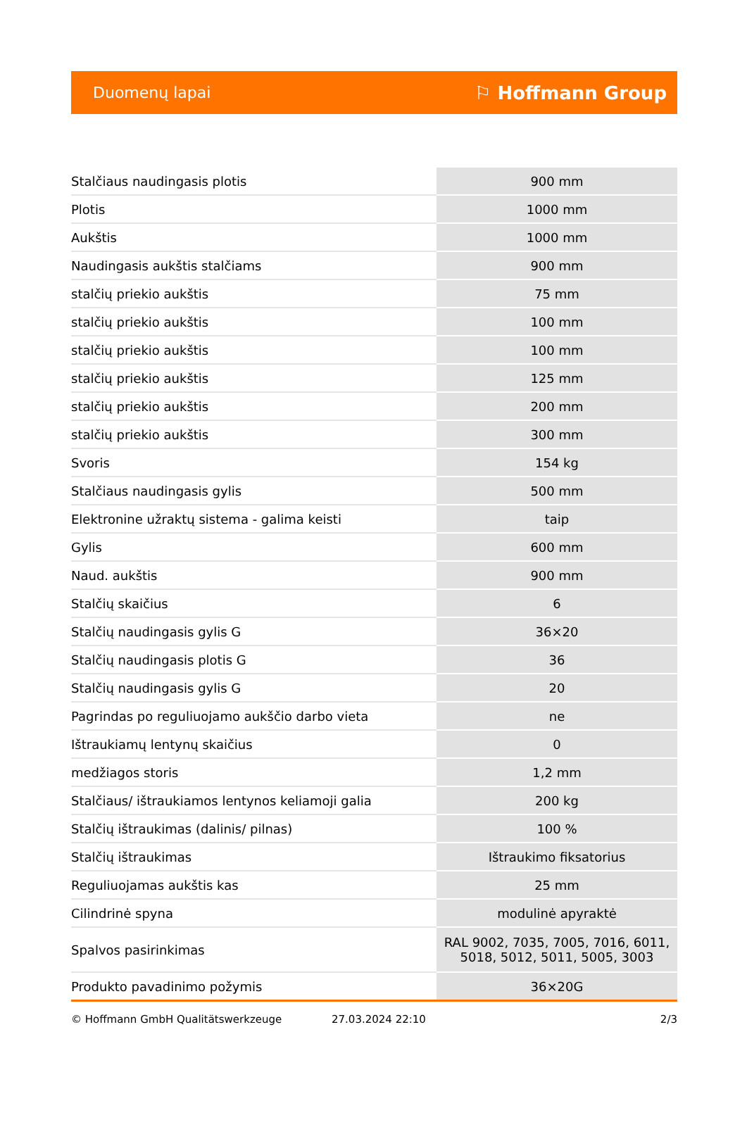Duomenų lapai ⚐ Hoffmann Group
| Stalčiaus naudingasis plotis | 900 mm |
| Plotis | 1000 mm |
| Aukštis | 1000 mm |
| Naudingasis aukštis stalčiams | 900 mm |
| stalčių priekio aukštis | 75 mm |
| stalčių priekio aukštis | 100 mm |
| stalčių priekio aukštis | 100 mm |
| stalčių priekio aukštis | 125 mm |
| stalčių priekio aukštis | 200 mm |
| stalčių priekio aukštis | 300 mm |
| Svoris | 154 kg |
| Stalčiaus naudingasis gylis | 500 mm |
| Elektronine užraktų sistema - galima keisti | taip |
| Gylis | 600 mm |
| Naud. aukštis | 900 mm |
| Stalčių skaičius | 6 |
| Stalčių naudingasis gylis G | 36×20 |
| Stalčių naudingasis plotis G | 36 |
| Stalčių naudingasis gylis G | 20 |
| Pagrindas po reguliuojamo aukščio darbo vieta | ne |
| Ištraukiamų lentynų skaičius | 0 |
| medžiagos storis | 1,2 mm |
| Stalčiaus/ ištraukiamos lentynos keliamoji galia | 200 kg |
| Stalčių ištraukimas (dalinis/ pilnas) | 100 % |
| Stalčių ištraukimas | Ištraukimo fiksatorius |
| Reguliuojamas aukštis kas | 25 mm |
| Cilindrinė spyna | modulinė apyraktė |
| Spalvos pasirinkimas | RAL 9002, 7035, 7005, 7016, 6011, 5018, 5012, 5011, 5005, 3003 |
| Produkto pavadinimo požymis | 36×20G |
© Hoffmann GmbH Qualitätswerkzeuge 27.03.2024 22:10 2/3